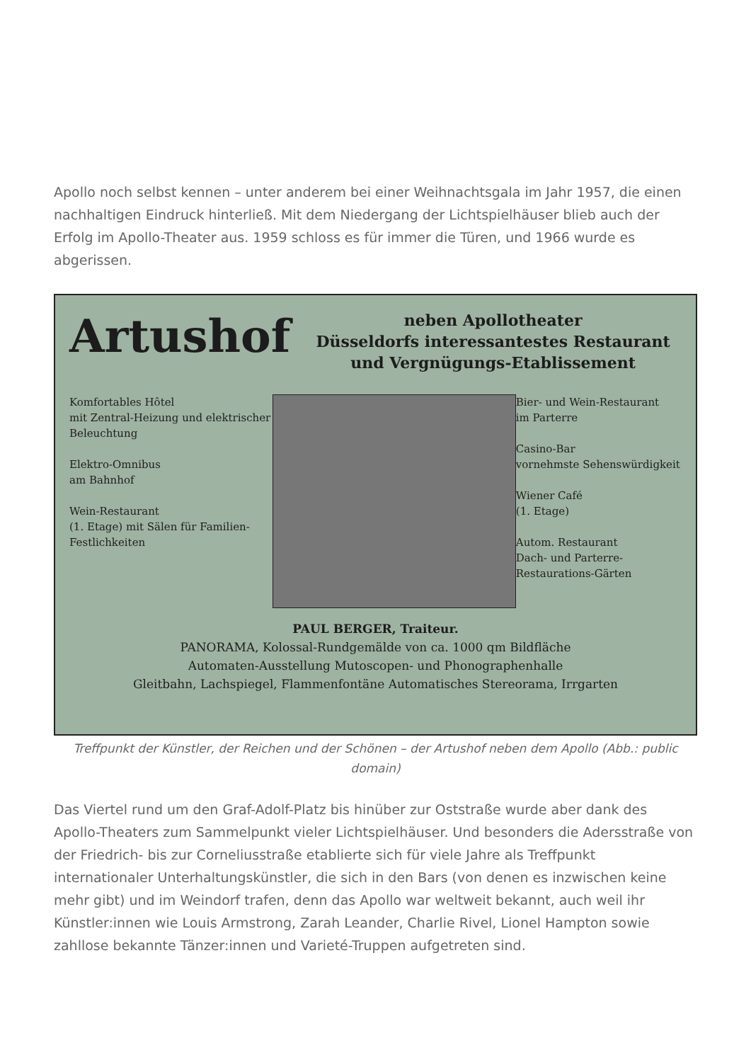Apollo noch selbst kennen – unter anderem bei einer Weihnachtsgala im Jahr 1957, die einen nachhaltigen Eindruck hinterließ. Mit dem Niedergang der Lichtspielhäuser blieb auch der Erfolg im Apollo-Theater aus. 1959 schloss es für immer die Türen, und 1966 wurde es abgerissen.
Artushof
neben Apollotheater
Düsseldorfs interessantestes Restaurant
und Vergnügungs-Etablissement
Komfortables Hôtel
mit Zentral-Heizung und elektrischer Beleuchtung
Elektro-Omnibus
am Bahnhof
Wein-Restaurant
(1. Etage) mit Sälen für Familien-Festlichkeiten
Bier- und Wein-Restaurant
im Parterre
Casino-Bar
vornehmste Sehenswürdigkeit
Wiener Café
(1. Etage)
Autom. Restaurant
Dach- und Parterre-Restaurations-Gärten
PAUL BERGER, Traiteur.
PANORAMA, Kolossal-Rundgemälde von ca. 1000 qm Bildfläche
Automaten-Ausstellung Mutoscopen- und Phonographenhalle
Gleitbahn, Lachspiegel, Flammenfontäne Automatisches Stereorama, Irrgarten
Treffpunkt der Künstler, der Reichen und der Schönen – der Artushof neben dem Apollo (Abb.: public domain)
Das Viertel rund um den Graf-Adolf-Platz bis hinüber zur Oststraße wurde aber dank des Apollo-Theaters zum Sammelpunkt vieler Lichtspielhäuser. Und besonders die Adersstraße von der Friedrich- bis zur Corneliusstraße etablierte sich für viele Jahre als Treffpunkt internationaler Unterhaltungskünstler, die sich in den Bars (von denen es inzwischen keine mehr gibt) und im Weindorf trafen, denn das Apollo war weltweit bekannt, auch weil ihr Künstler:innen wie Louis Armstrong, Zarah Leander, Charlie Rivel, Lionel Hampton sowie zahllose bekannte Tänzer:innen und Varieté-Truppen aufgetreten sind.